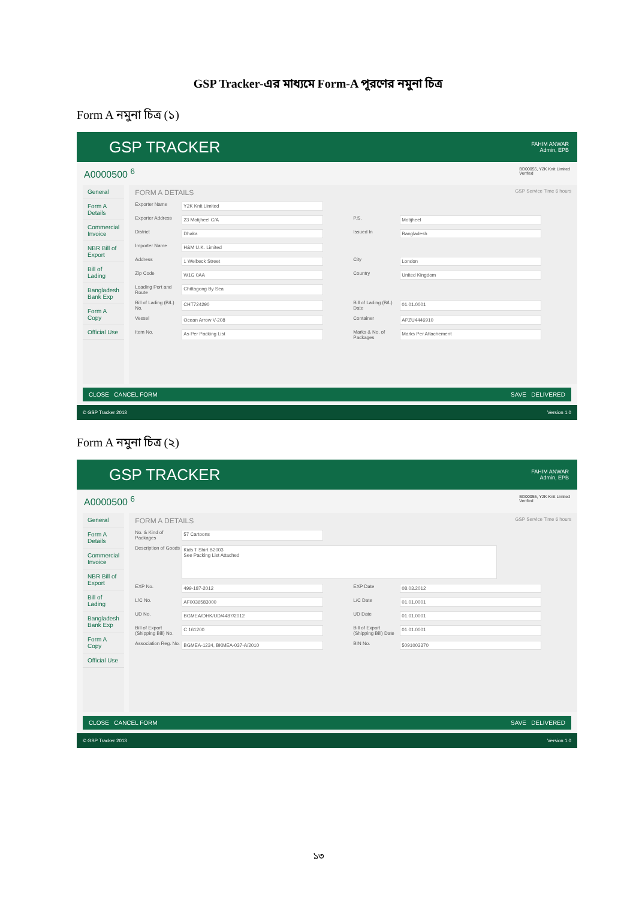GSP Tracker-এর মাধ্যমে Form-A পূরণের নমুনা চিত্র
Form A নমুনা চিত্র (১)
GSP TRACKER
FAHIM ANWAR
Admin, EPB
A0000500 <sup>6</sup> BD00055, Y2K Knit Limited
Verified
General
Form A Details
Commercial Invoice
NBR Bill of Export
Bill of Lading
Bangladesh Bank Exp
Form A Copy
Official Use
FORM A DETAILS GSP Service Time 6 hours
Exporter Name Y2K Knit Limited
Exporter Address 23 Motijheel C/A P.S. Motijheel
District Dhaka Issued In Bangladesh
Importer Name H&M U.K. Limited
Address 1 Welbeck Street City London
Zip Code W1G 0AA Country United Kingdom
Loading Port and Route Chittagong By Sea
Bill of Lading (B/L) No. CHT724290 Bill of Lading (B/L) Date 01.01.0001
Vessel Ocean Arrow V-208 Container APZU4446910
Item No. As Per Packing List Marks & No. of Packages Marks Per Attachement
CLOSE CANCEL FORM SAVE DELIVERED
© GSP Tracker 2013 Version 1.0
Form A নমুনা চিত্র (২)
GSP TRACKER
FAHIM ANWAR
Admin, EPB
A0000500 <sup>6</sup> BD00055, Y2K Knit Limited
Verified
General
Form A Details
Commercial Invoice
NBR Bill of Export
Bill of Lading
Bangladesh Bank Exp
Form A Copy
Official Use
FORM A DETAILS GSP Service Time 6 hours
No. & Kind of Packages 57 Cartoons
Description of Goods Kids T Shirt B2003
See Packing List Attached
EXP No. 499-187-2012 EXP Date 08.03.2012
L/C No. AF0036583000 L/C Date 01.01.0001
UD No. BGMEA/DHK/UD/4487/2012 UD Date 01.01.0001
Bill of Export (Shipping Bill) No. C 161200 Bill of Export (Shipping Bill) Date 01.01.0001
Association Reg. No. BGMEA-1234, BKMEA-037-A/2010 BIN No. 5091003370
CLOSE CANCEL FORM SAVE DELIVERED
© GSP Tracker 2013 Version 1.0
১৩